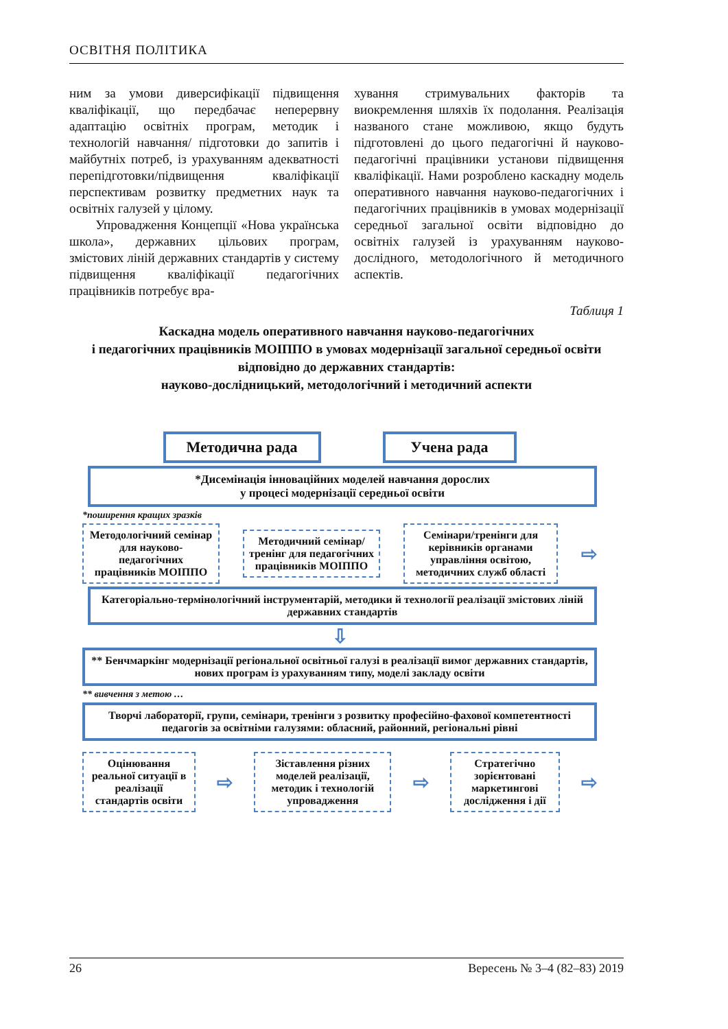ОСВІТНЯ ПОЛІТИКА
ним за умови диверсифікації підвищення кваліфікації, що передбачає неперервну адаптацію освітніх програм, методик і технологій навчання/ підготовки до запитів і майбутніх потреб, із урахуванням адекватності перепідготовки/підвищення кваліфікації перспективам розвитку предметних наук та освітніх галузей у цілому.
Упровадження Концепції «Нова українська школа», державних цільових програм, змістових ліній державних стандартів у систему підвищення кваліфікації педагогічних працівників потребує вра-
хування стримувальних факторів та виокремлення шляхів їх подолання. Реалізація названого стане можливою, якщо будуть підготовлені до цього педагогічні й науково-педагогічні працівники установи підвищення кваліфікації. Нами розроблено каскадну модель оперативного навчання науково-педагогічних і педагогічних працівників в умовах модернізації середньої загальної освіти відповідно до освітніх галузей із урахуванням науково-дослідного, методологічного й методичного аспектів.
Таблиця 1
Каскадна модель оперативного навчання науково-педагогічних
і педагогічних працівників МОІППО в умовах модернізації загальної середньої освіти відповідно до державних стандартів:
науково-дослідницький, методологічний і методичний аспекти
Методична рада Учена рада
*Дисемінація інноваційних моделей навчання дорослих
у процесі модернізації середньої освіти
*поширення кращих зразків
Методологічний семінар для науково-педагогічних працівників МОІППО
Методичний семінар/тренінг для педагогічних працівників МОІППО
Семінари/тренінги для керівників органами управління освітою, методичних служб області
⇨
Категоріально-термінологічний інструментарій, методики й технології реалізації змістових ліній державних стандартів
⇩
** Бенчмаркінг модернізації регіональної освітньої галузі в реалізації вимог державних стандартів, нових програм із урахуванням типу, моделі закладу освіти
** вивчення з метою …
Творчі лабораторії, групи, семінари, тренінги з розвитку професійно-фахової компетентності педагогів за освітніми галузями: обласний, районний, регіональні рівні
Оцінювання реальної ситуації в реалізації стандартів освіти
⇨
Зіставлення різних моделей реалізації, методик і технологій упровадження
⇨
Стратегічно зорієнтовані маркетингові дослідження і дії
⇨
26 Вересень № 3–4 (82–83) 2019